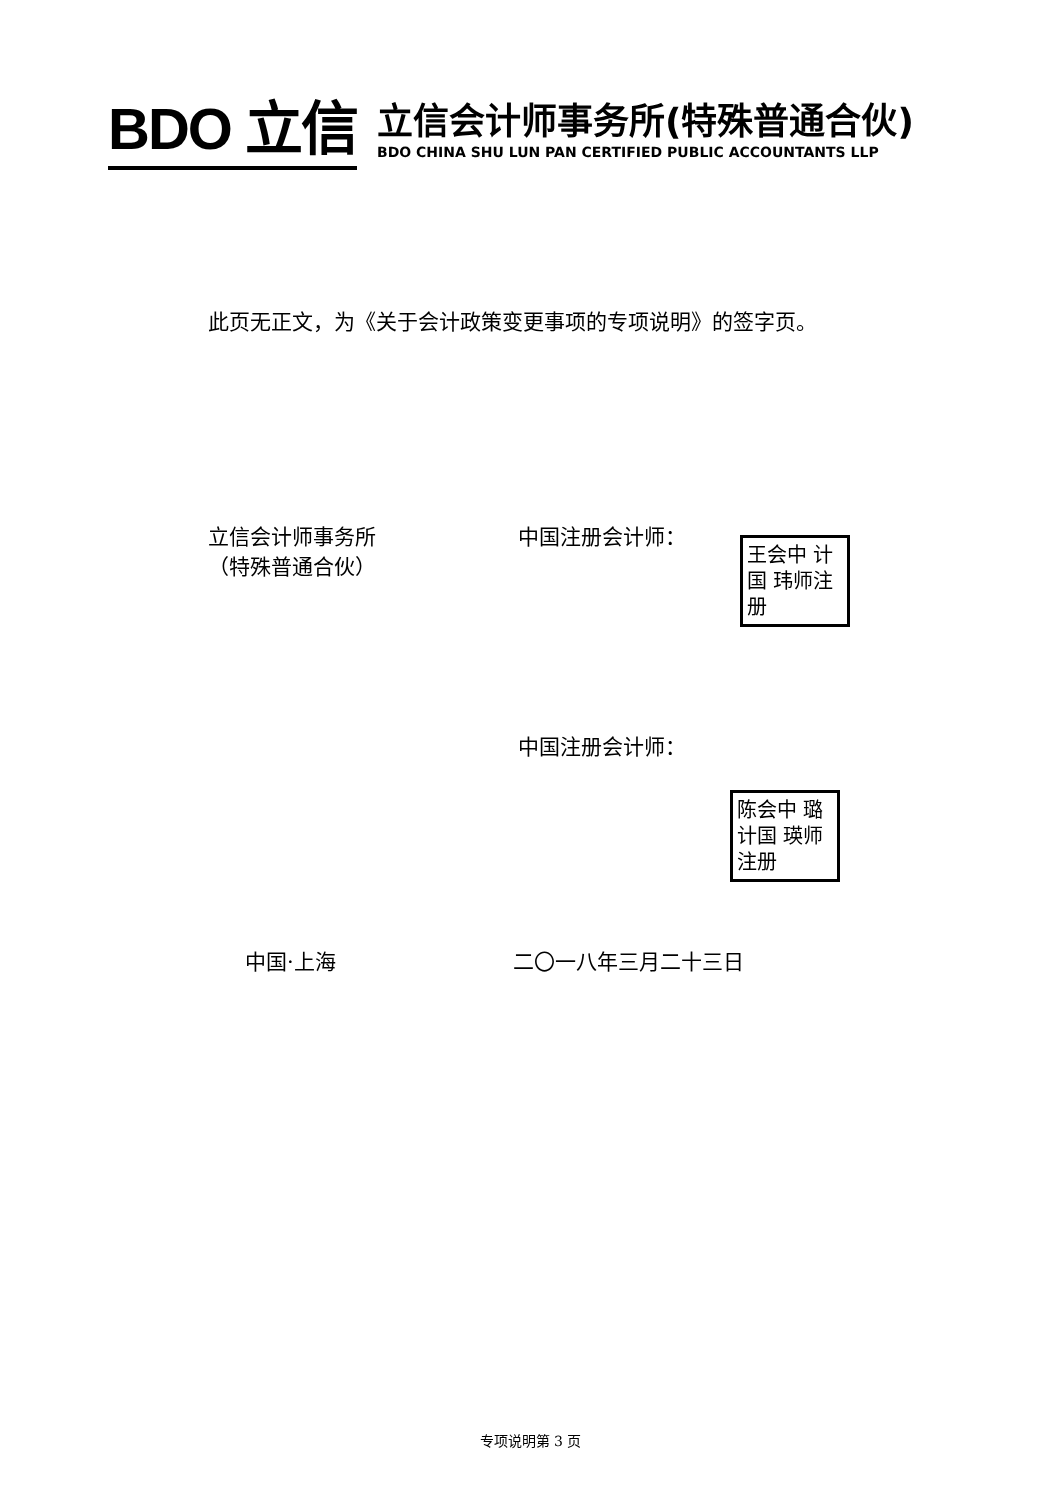BDO 立信
立信会计师事务所(特殊普通合伙)
BDO CHINA SHU LUN PAN CERTIFIED PUBLIC ACCOUNTANTS LLP
此页无正文，为《关于会计政策变更事项的专项说明》的签字页。
立信会计师事务所
（特殊普通合伙）
中国注册会计师：
王会中 计国 玮师注册
中国注册会计师：
陈会中 璐计国 瑛师注册
中国·上海 二〇一八年三月二十三日
专项说明第 3 页